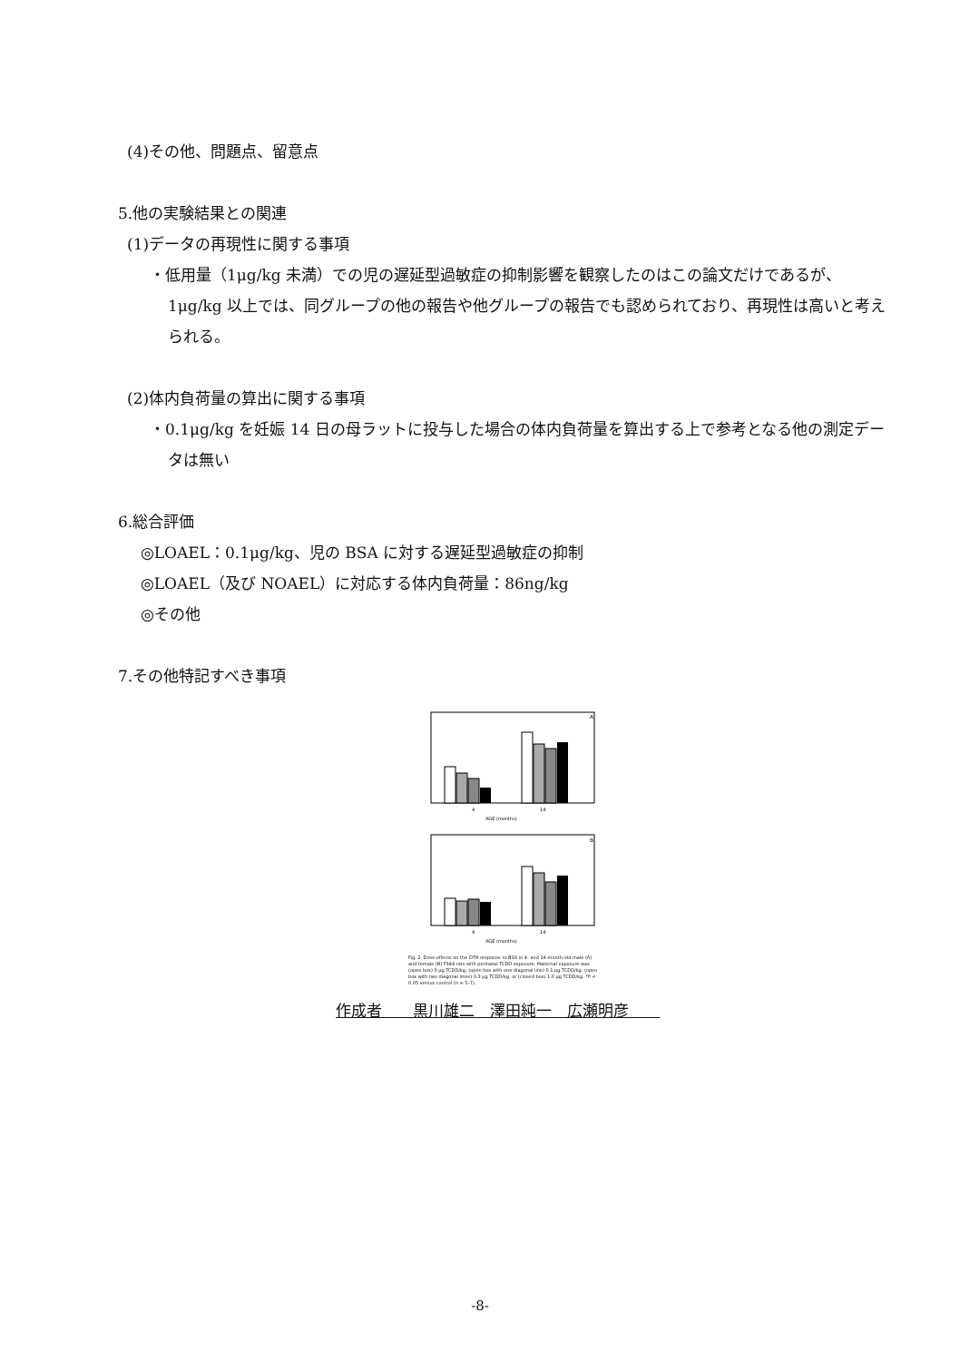(4)その他、問題点、留意点
5.他の実験結果との関連
(1)データの再現性に関する事項
・低用量（1μg/kg 未満）での児の遅延型過敏症の抑制影響を観察したのはこの論文だけであるが、1μg/kg 以上では、同グループの他の報告や他グループの報告でも認められており、再現性は高いと考えられる。
(2)体内負荷量の算出に関する事項
・0.1μg/kg を妊娠 14 日の母ラットに投与した場合の体内負荷量を算出する上で参考となる他の測定データは無い
6.総合評価
◎LOAEL：0.1μg/kg、児の BSA に対する遅延型過敏症の抑制
◎LOAEL（及び NOAEL）に対応する体内負荷量：86ng/kg
◎その他
7.その他特記すべき事項
A
4
14
AGE (months)
B
4
14
AGE (months)
Fig. 2. Dose effects on the DTH response to BSA in 4- and 14-month-old male (A) and female (B) F344 rats with perinatal TCDD exposure. Maternal exposure was (open box) 0 μg TCDD/kg, (open box with one diagonal line) 0.1 μg TCDD/kg, (open box with two diagonal lines) 0.3 μg TCDD/kg, or (closed box) 1.0 μg TCDD/kg. *P < 0.05 versus control (n = 5–7).
作成者　　黒川雄二　澤田純一　広瀬明彦　　
-8-